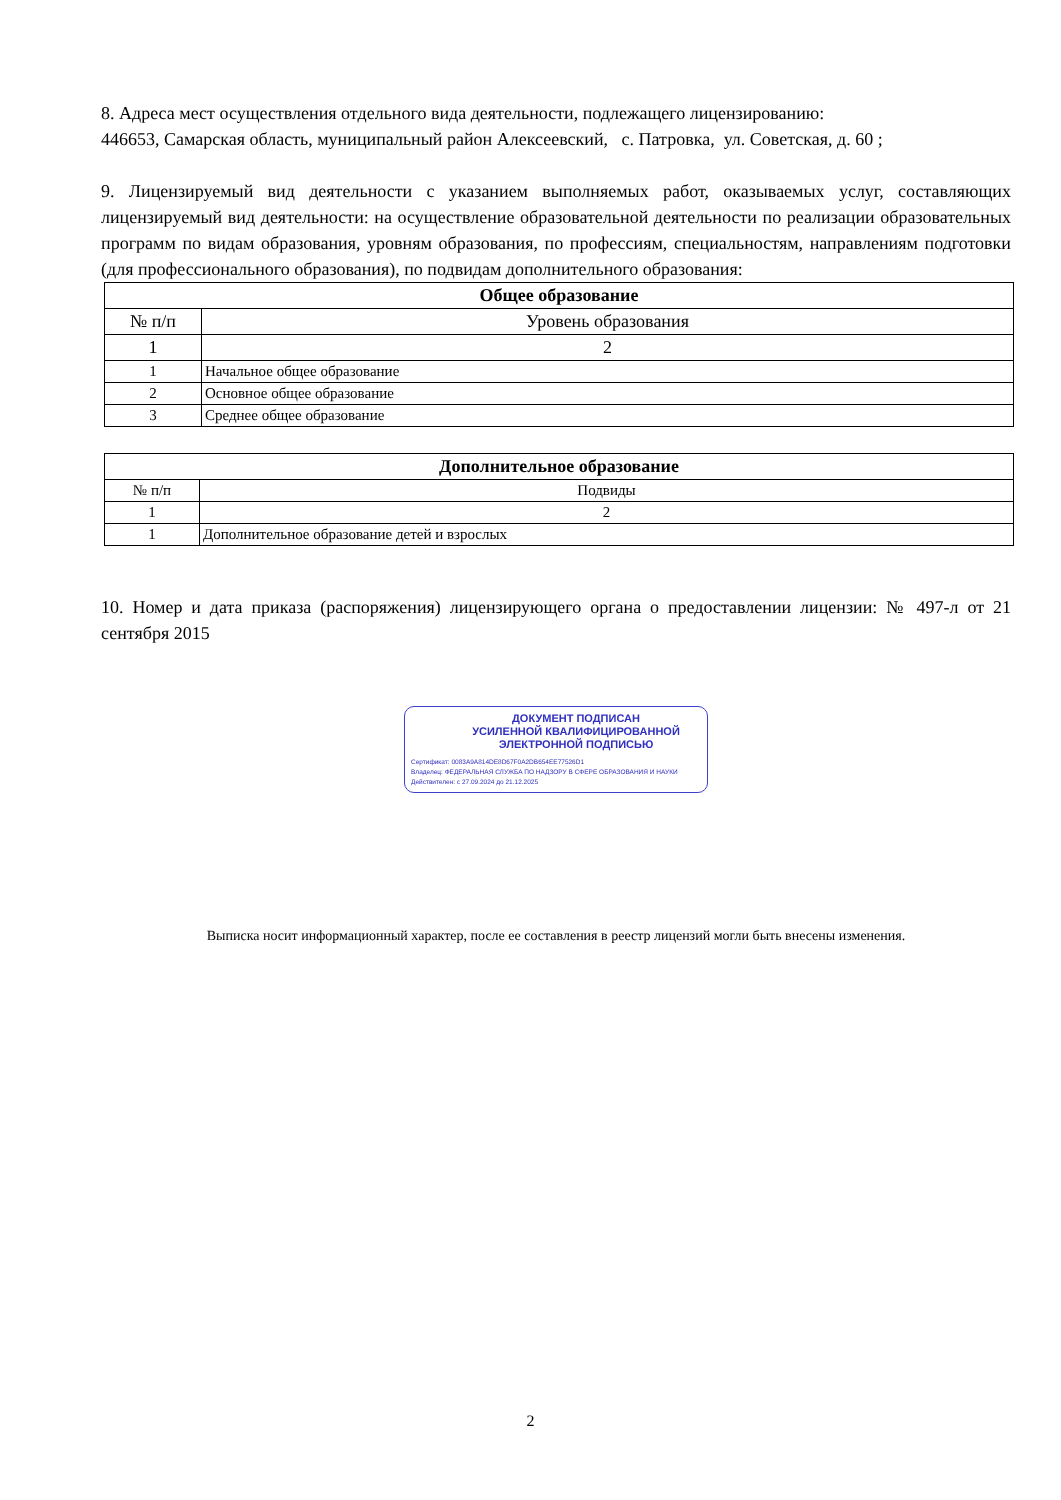8. Адреса мест осуществления отдельного вида деятельности, подлежащего лицензированию:
446653, Самарская область, муниципальный район Алексеевский, с. Патровка, ул. Советская, д. 60 ;
9. Лицензируемый вид деятельности с указанием выполняемых работ, оказываемых услуг, составляющих лицензируемый вид деятельности: на осуществление образовательной деятельности по реализации образовательных программ по видам образования, уровням образования, по профессиям, специальностям, направлениям подготовки (для профессионального образования), по подвидам дополнительного образования:
| Общее образование | |
| --- | --- |
| № п/п | Уровень образования |
| 1 | 2 |
| 1 | Начальное общее образование |
| 2 | Основное общее образование |
| 3 | Среднее общее образование |
| Дополнительное образование | |
| --- | --- |
| № п/п | Подвиды |
| 1 | 2 |
| 1 | Дополнительное образование детей и взрослых |
10. Номер и дата приказа (распоряжения) лицензирующего органа о предоставлении лицензии: № 497-л от 21 сентября 2015
ДОКУМЕНТ ПОДПИСАН
УСИЛЕННОЙ КВАЛИФИЦИРОВАННОЙ
ЭЛЕКТРОННОЙ ПОДПИСЬЮ
Сертификат: 0083A9A814DE8D67F0A2DB654EE77526D1
Владелец: ФЕДЕРАЛЬНАЯ СЛУЖБА ПО НАДЗОРУ В СФЕРЕ ОБРАЗОВАНИЯ И НАУКИ
Действителен: с 27.09.2024 до 21.12.2025
Выписка носит информационный характер, после ее составления в реестр лицензий могли быть внесены изменения.
2